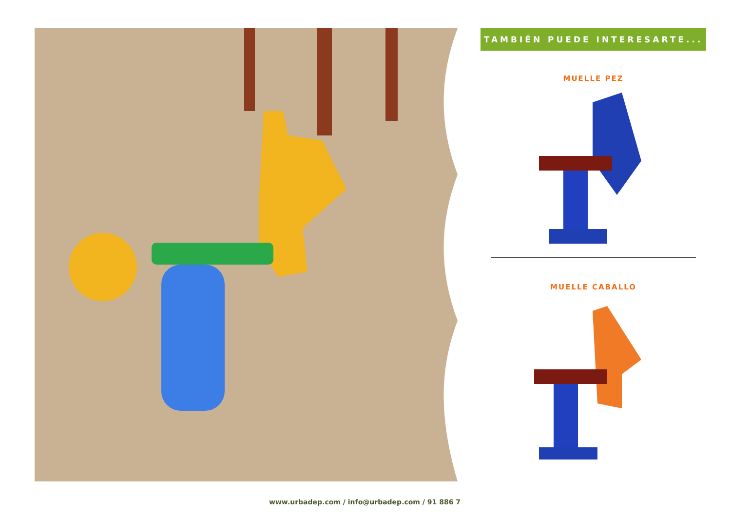TAMBIÉN PUEDE INTERESARTE...
MUELLE PEZ
MUELLE CABALLO
www.urbadep.com / info@urbadep.com / 91 886 7